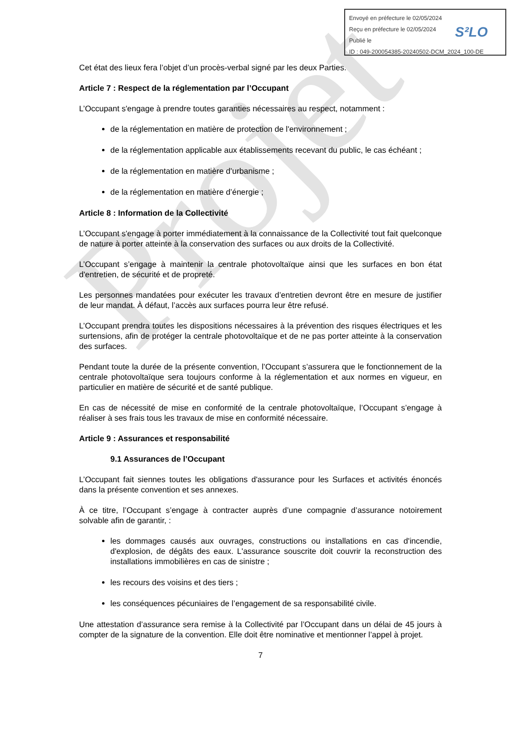Projet
Envoyé en préfecture le 02/05/2024
Reçu en préfecture le 02/05/2024
Publié le
ID : 049-200054385-20240502-DCM_2024_100-DE
S²LO
Cet état des lieux fera l’objet d’un procès-verbal signé par les deux Parties.
Article 7 : Respect de la réglementation par l’Occupant
L’Occupant s'engage à prendre toutes garanties nécessaires au respect, notamment :
de la réglementation en matière de protection de l'environnement ;
de la réglementation applicable aux établissements recevant du public, le cas échéant ;
de la réglementation en matière d’urbanisme ;
de la réglementation en matière d’énergie ;
Article 8 : Information de la Collectivité
L’Occupant s'engage à porter immédiatement à la connaissance de la Collectivité tout fait quelconque de nature à porter atteinte à la conservation des surfaces ou aux droits de la Collectivité.
L’Occupant s’engage à maintenir la centrale photovoltaïque ainsi que les surfaces en bon état d'entretien, de sécurité et de propreté.
Les personnes mandatées pour exécuter les travaux d’entretien devront être en mesure de justifier de leur mandat. À défaut, l’accès aux surfaces pourra leur être refusé.
L’Occupant prendra toutes les dispositions nécessaires à la prévention des risques électriques et les surtensions, afin de protéger la centrale photovoltaïque et de ne pas porter atteinte à la conservation des surfaces.
Pendant toute la durée de la présente convention, l’Occupant s’assurera que le fonctionnement de la centrale photovoltaïque sera toujours conforme à la réglementation et aux normes en vigueur, en particulier en matière de sécurité et de santé publique.
En cas de nécessité de mise en conformité de la centrale photovoltaïque, l’Occupant s’engage à réaliser à ses frais tous les travaux de mise en conformité nécessaire.
Article 9 : Assurances et responsabilité
9.1 Assurances de l’Occupant
L’Occupant fait siennes toutes les obligations d'assurance pour les Surfaces et activités énoncés dans la présente convention et ses annexes.
À ce titre, l’Occupant s’engage à contracter auprès d’une compagnie d’assurance notoirement solvable afin de garantir, :
les dommages causés aux ouvrages, constructions ou installations en cas d'incendie, d'explosion, de dégâts des eaux. L'assurance souscrite doit couvrir la reconstruction des installations immobilières en cas de sinistre ;
les recours des voisins et des tiers ;
les conséquences pécuniaires de l’engagement de sa responsabilité civile.
Une attestation d’assurance sera remise à la Collectivité par l’Occupant dans un délai de 45 jours à compter de la signature de la convention. Elle doit être nominative et mentionner l’appel à projet.
7